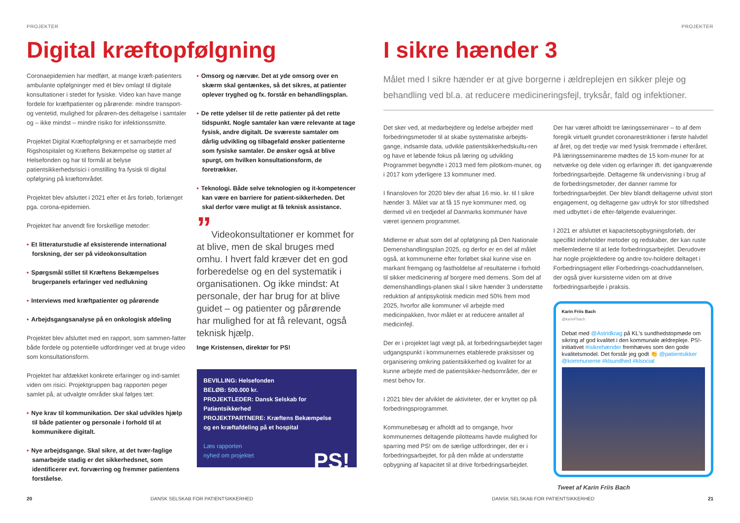PROJEKTER
Digital kræftopfølgning
Coronaepidemien har medført, at mange kræft-patienters ambulante opfølgninger med ét blev omlagt til digitale konsultationer i stedet for fysiske. Video kan have mange fordele for kræftpatienter og pårørende: mindre transport- og ventetid, mulighed for pårøren-des deltagelse i samtaler og – ikke mindst – mindre risiko for infektionssmitte.
Projektet Digital Kræftopfølgning er et samarbejde med Rigshospitalet og Kræftens Bekæmpelse og støttet af Helsefonden og har til formål at belyse patientsikkerhedsrisici i omstilling fra fysisk til digital opfølgning på kræftområdet.
Projektet blev afsluttet i 2021 efter et års forløb, forlænget pga. corona-epidemien.
Projektet har anvendt fire forskellige metoder:
• Et litteraturstudie af eksisterende international forskning, der ser på videokonsultation
• Spørgsmål stillet til Kræftens Bekæmpelses brugerpanels erfaringer ved nedlukning
• Interviews med kræftpatienter og pårørende
• Arbejdsgangsanalyse på en onkologisk afdeling
Projektet blev afsluttet med en rapport, som sammen-fatter både fordele og potentielle udfordringer ved at bruge video som konsultationsform.
Projektet har afdækket konkrete erfaringer og ind-samlet viden om risici. Projektgruppen bag rapporten peger samlet på, at udvalgte områder skal følges tæt:
• Nye krav til kommunikation. Der skal udvikles hjælp til både patienter og personale i forhold til at kommunikere digitalt.
• Nye arbejdsgange. Skal sikre, at det tvær-faglige samarbejde stadig er det sikkerhedsnet, som identificerer evt. forværring og fremmer patientens forståelse.
• Omsorg og nærvær. Det at yde omsorg over en skærm skal gentænkes, så det sikres, at patienter oplever tryghed og fx. forstår en behandlingsplan.
• De rette ydelser til de rette patienter på det rette tidspunkt. Nogle samtaler kan være relevante at tage fysisk, andre digitalt. De sværeste samtaler om dårlig udvikling og tilbagefald ønsker patienterne som fysiske samtaler. De ønsker også at blive spurgt, om hvilken konsultationsform, de foretrækker.
• Teknologi. Både selve teknologien og it-kompetencer kan være en barriere for patient-sikkerheden. Det skal derfor være muligt at få teknisk assistance.
”Videokonsultationer er kommet for at blive, men de skal bruges med omhu. I hvert fald kræver det en god forberedelse og en del systematik i organisationen. Og ikke mindst: At personale, der har brug for at blive guidet – og patienter og pårørende har mulighed for at få relevant, også teknisk hjælp.
Inge Kristensen, direktør for PS!
BEVILLING: Helsefonden
BELØB: 500.000 kr.
PROJEKTLEDER: Dansk Selskab for Patientsikkerhed
PROJEKTPARTNERE: Kræftens Bekæmpelse
og en kræftafdeling på et hospital
Læs rapporten
nyhed om projektet PS!
20 DANSK SELSKAB FOR PATIENTSIKKERHED
PROJEKTER
I sikre hænder 3
Målet med I sikre hænder er at give borgerne i ældreplejen en sikker pleje og behandling ved bl.a. at reducere medicineringsfejl, tryksår, fald og infektioner.
Det sker ved, at medarbejdere og ledelse arbejder med forbedringsmetoder til at skabe systematiske arbejds-gange, indsamle data, udvikle patientsikkerhedskultu-ren og have et løbende fokus på læring og udvikling Programmet begyndte i 2013 med fem pilotkom-muner, og i 2017 kom yderligere 13 kommuner med.
I finansloven for 2020 blev der afsat 16 mio. kr. til I sikre hænder 3. Målet var at få 15 nye kommuner med, og dermed vil en tredjedel af Danmarks kommuner have været igennem programmet.
Midlerne er afsat som del af opfølgning på Den Nationale Demenshandlingsplan 2025, og derfor er en del af målet også, at kommunerne efter forløbet skal kunne vise en markant fremgang og fastholdelse af resultaterne i forhold til sikker medicinering af borgere med demens. Som del af demenshandlings-planen skal I sikre hænder 3 understøtte reduktion af antipsykotisk medicin med 50% frem mod 2025, hvorfor alle kommuner vil arbejde med medicinpakken, hvor målet er at reducere antallet af medicinfejl.
Der er i projektet lagt vægt på, at forbedringsarbejdet tager udgangspunkt i kommunernes etablerede praksisser og organisering omkring patientsikkerhed og kvalitet for at kunne arbejde med de patientsikker-hedsområder, der er mest behov for.
I 2021 blev der afviklet de aktiviteter, der er knyttet op på forbedringsprogrammet.
Kommunebesøg er afholdt ad to omgange, hvor kommunernes deltagende pilotteams havde mulighed for sparring med PS! om de særlige udfordringer, der er i forbedringsarbejdet, for på den måde at understøtte opbygning af kapacitet til at drive forbedringsarbejdet.
Der har været afholdt tre læringsseminarer – to af dem foregik virtuelt grundet coronarestriktioner i første halvdel af året, og det tredje var med fysisk fremmøde i efteråret. På læringsseminarerne mødtes de 15 kom-muner for at netværke og dele viden og erfaringer ift. det igangværende forbedringsarbejde. Deltagerne fik undervisning i brug af de forbedringsmetoder, der danner ramme for forbedringsarbejdet. Der blev blandt deltagerne udvist stort engagement, og deltagerne gav udtryk for stor tilfredshed med udbyttet i de efter-følgende evalueringer.
I 2021 er afsluttet et kapacitetsopbygningsforløb, der specifikt indeholder metoder og redskaber, der kan ruste mellemlederne til at lede forbedringsarbejdet. Derudover har nogle projektledere og andre tov-holdere deltaget i Forbedringsagent eller Forbedrings-coachuddannelsen, der også giver kursisterne viden om at drive forbedringsarbejde i praksis.
Karin Friis Bach
@karinFbach
Debat med @Astridkrag på KL's sundhedstopmøde om sikring af god kvalitet i den kommunale ældrepleje. PS!-initiativet #isikrehænder fremhæves som den gode kvalitetsmodel. Det forstår jeg godt 👏 @patientsikker @kommunerne #klsundhed #klsocial
Tweet af Karin Friis Bach
DANSK SELSKAB FOR PATIENTSIKKERHED 21